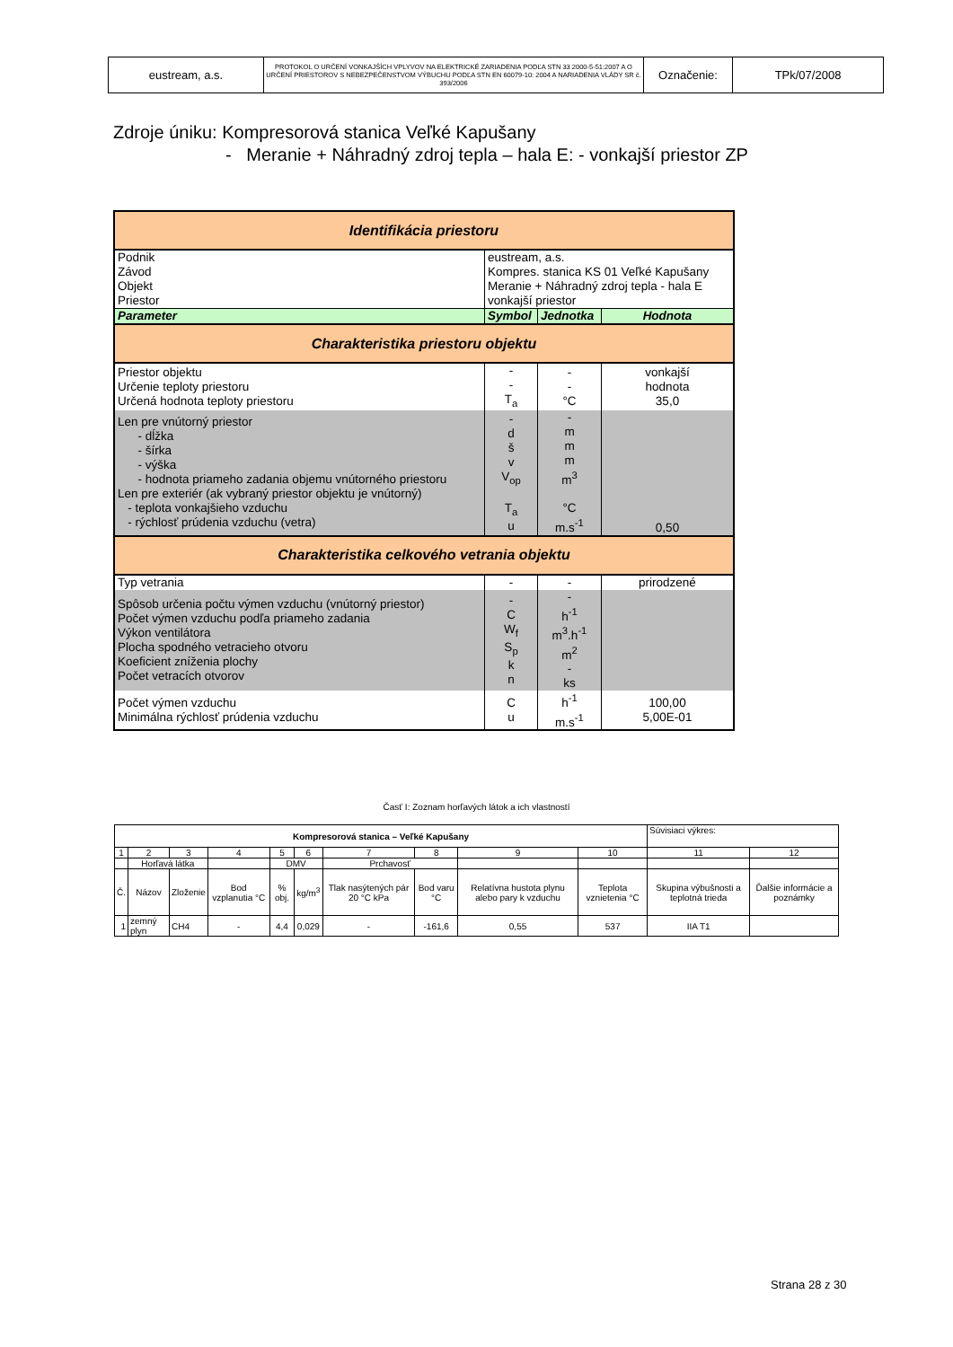| eustream, a.s. | PROTOKOL O URČENÍ VONKAJŠÍCH VPLYVOV NA ELEKTRICKÉ ZARIADENIA PODĽA STN 33 2000-5-51:2007 A O URČENÍ PRIESTOROV S NEBEZPEČENSTVOM VÝBUCHU PODĽA STN EN 60079-10: 2004 A NARIADENIA VLÁDY SR č. 393/2006 | Označenie: | TPk/07/2008 |
Zdroje úniku: Kompresorová stanica Veľké Kapušany
- Meranie + Náhradný zdroj tepla – hala E: - vonkajší priestor ZP
| Identifikácia priestoru | | | |
| Podnik Závod Objekt Priestor | eustream, a.s. Kompres. stanica KS 01 Veľké Kapušany Meranie + Náhradný zdroj tepla - hala E vonkajší priestor | | |
| Parameter | Symbol | Jednotka | Hodnota |
| Charakteristika priestoru objektu | | | |
| Priestor objektu Určenie teploty priestoru Určená hodnota teploty priestoru | - - T<sub>a</sub> | - - °C | vonkajší hodnota 35,0 |
| Len pre vnútorný priestor - dĺžka - šírka - výška - hodnota priameho zadania objemu vnútorného priestoru Len pre exteriér (ak vybraný priestor objektu je vnútorný) - teplota vonkajšieho vzduchu - rýchlosť prúdenia vzduchu (vetra) | - d š v V<sub>op</sub> T<sub>a</sub> u | - m m m m<sup>3</sup> °C m.s<sup>-1</sup> | 0,50 |
| Charakteristika celkového vetrania objektu | | | |
| Typ vetrania | - | - | prirodzené |
| Spôsob určenia počtu výmen vzduchu (vnútorný priestor) Počet výmen vzduchu podľa priameho zadania Výkon ventilátora Plocha spodného vetracieho otvoru Koeficient zníženia plochy Počet vetracích otvorov | - C W<sub>f</sub> S<sub>p</sub> k n | - h<sup>-1</sup> m<sup>3</sup>.h<sup>-1</sup> m<sup>2</sup> - ks | |
| Počet výmen vzduchu Minimálna rýchlosť prúdenia vzduchu | C u | h<sup>-1</sup> m.s<sup>-1</sup> | 100,00 5,00E-01 |
Časť I: Zoznam horľavých látok a ich vlastností
| Kompresorová stanica – Veľké Kapušany | | | | | | | | | | Súvisiaci výkres: | |
| 1 | 2 | 3 | 4 | 5 | 6 | 7 | 8 | 9 | 10 | 11 | 12 |
| | Horľavá látka | | | DMV | | Prchavosť | | | | | |
| Č. | Názov | Zloženie | Bod vzplanutia °C | % obj. | kg/m<sup>3</sup> | Tlak nasýtených pár 20 °C kPa | Bod varu °C | Relatívna hustota plynu alebo pary k vzduchu | Teplota vznietenia °C | Skupina výbušnosti a teplotná trieda | Ďalšie informácie a poznámky |
| 1 | zemný plyn | CH4 | - | 4,4 | 0,029 | - | -161,6 | 0,55 | 537 | IIA T1 | |
Strana 28 z 30